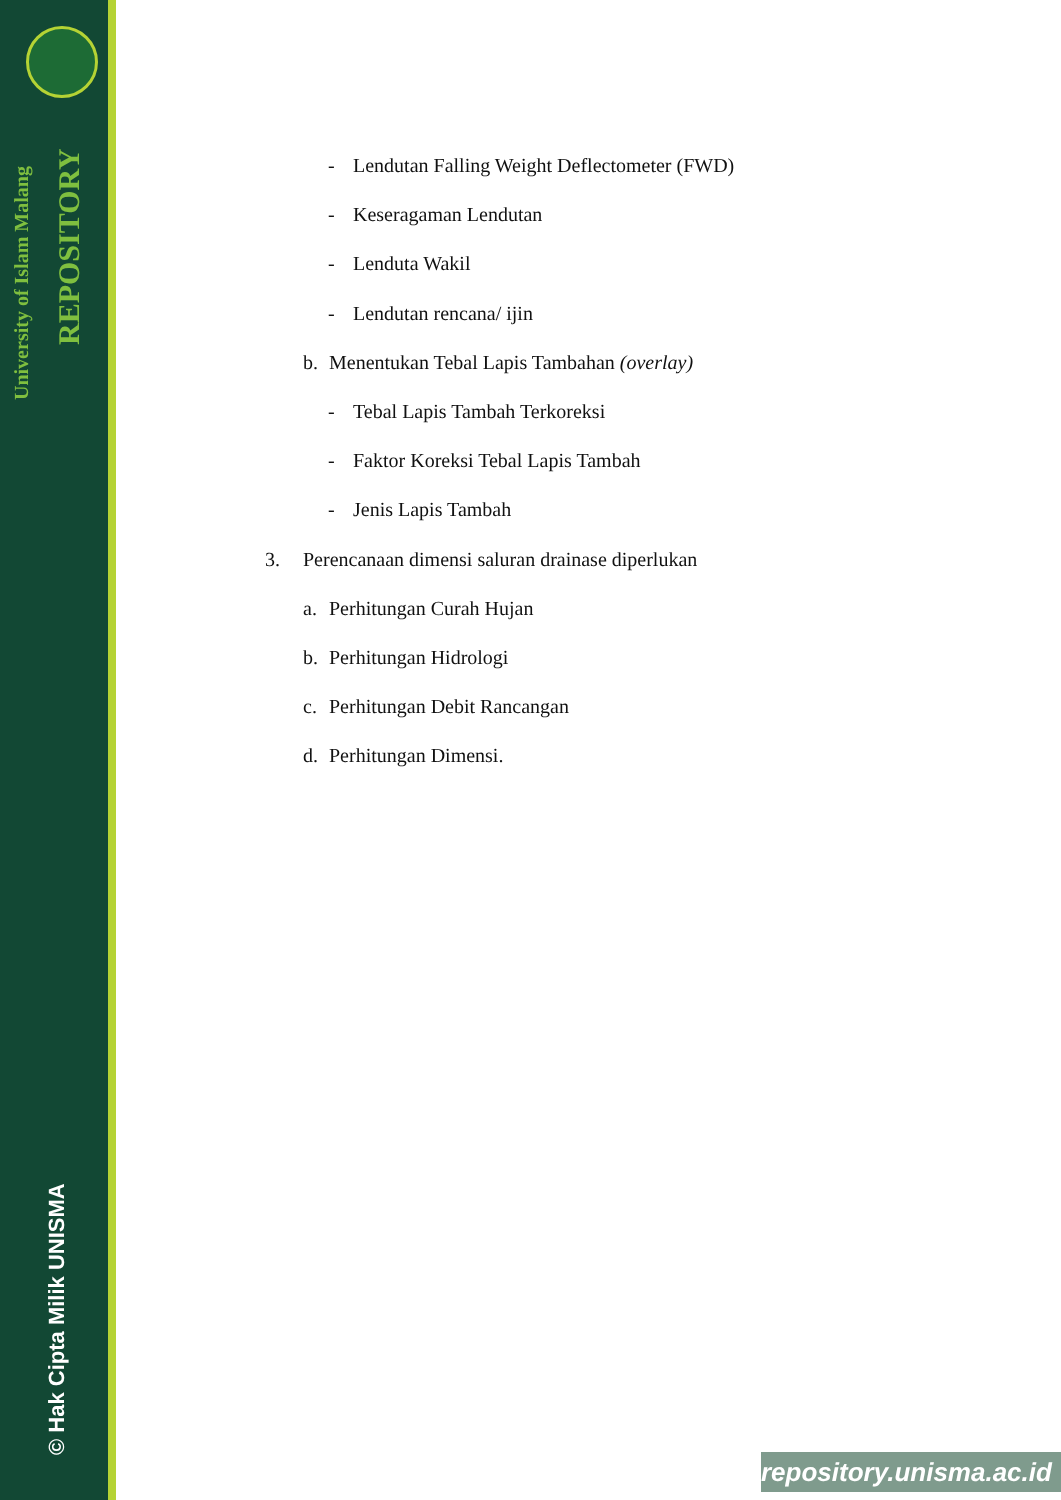REPOSITORY
University of Islam Malang
© Hak Cipta Milik UNISMA
- Lendutan Falling Weight Deflectometer (FWD)
- Keseragaman Lendutan
- Lenduta Wakil
- Lendutan rencana/ ijin
b. Menentukan Tebal Lapis Tambahan (overlay)
- Tebal Lapis Tambah Terkoreksi
- Faktor Koreksi Tebal Lapis Tambah
- Jenis Lapis Tambah
3. Perencanaan dimensi saluran drainase diperlukan
a. Perhitungan Curah Hujan
b. Perhitungan Hidrologi
c. Perhitungan Debit Rancangan
d. Perhitungan Dimensi.
repository.unisma.ac.id